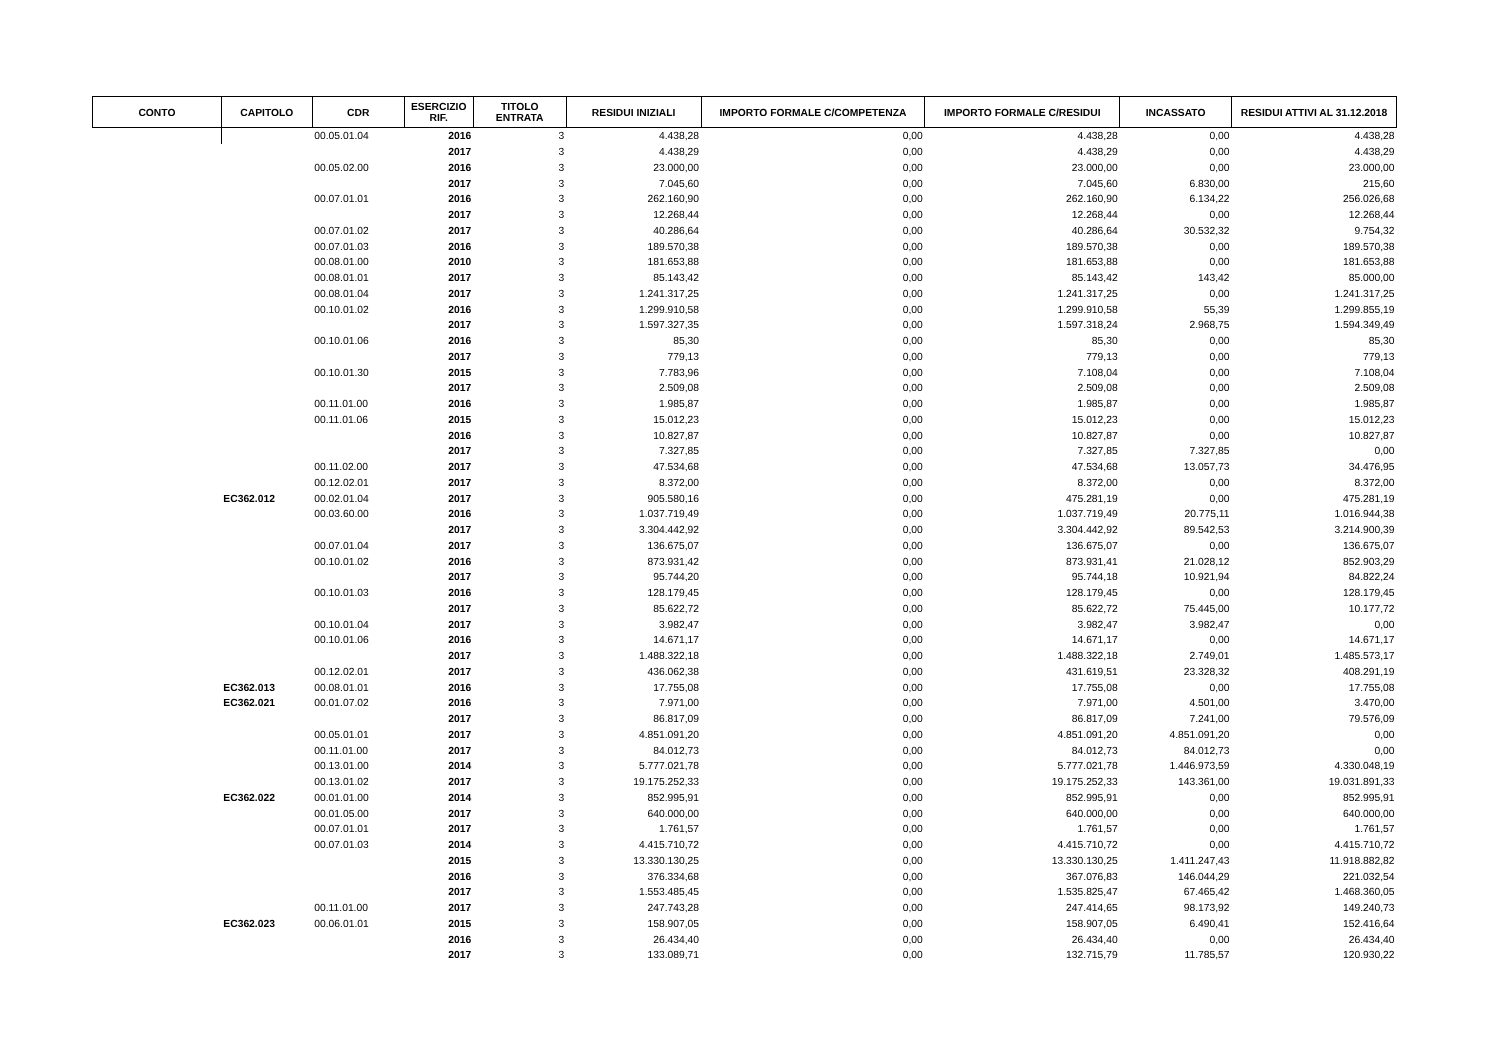| CONTO | CAPITOLO | CDR | ESERCIZIO RIF. | TITOLO ENTRATA | RESIDUI INIZIALI | IMPORTO FORMALE C/COMPETENZA | IMPORTO FORMALE C/RESIDUI | INCASSATO | RESIDUI ATTIVI AL 31.12.2018 |
| --- | --- | --- | --- | --- | --- | --- | --- | --- | --- |
| | | 00.05.01.04 | 2016 | 3 | 4.438,28 | 0,00 | 4.438,28 | 0,00 | 4.438,28 |
| | | | 2017 | 3 | 4.438,29 | 0,00 | 4.438,29 | 0,00 | 4.438,29 |
| | | 00.05.02.00 | 2016 | 3 | 23.000,00 | 0,00 | 23.000,00 | 0,00 | 23.000,00 |
| | | | 2017 | 3 | 7.045,60 | 0,00 | 7.045,60 | 6.830,00 | 215,60 |
| | | 00.07.01.01 | 2016 | 3 | 262.160,90 | 0,00 | 262.160,90 | 6.134,22 | 256.026,68 |
| | | | 2017 | 3 | 12.268,44 | 0,00 | 12.268,44 | 0,00 | 12.268,44 |
| | | 00.07.01.02 | 2017 | 3 | 40.286,64 | 0,00 | 40.286,64 | 30.532,32 | 9.754,32 |
| | | 00.07.01.03 | 2016 | 3 | 189.570,38 | 0,00 | 189.570,38 | 0,00 | 189.570,38 |
| | | 00.08.01.00 | 2010 | 3 | 181.653,88 | 0,00 | 181.653,88 | 0,00 | 181.653,88 |
| | | 00.08.01.01 | 2017 | 3 | 85.143,42 | 0,00 | 85.143,42 | 143,42 | 85.000,00 |
| | | 00.08.01.04 | 2017 | 3 | 1.241.317,25 | 0,00 | 1.241.317,25 | 0,00 | 1.241.317,25 |
| | | 00.10.01.02 | 2016 | 3 | 1.299.910,58 | 0,00 | 1.299.910,58 | 55,39 | 1.299.855,19 |
| | | | 2017 | 3 | 1.597.327,35 | 0,00 | 1.597.318,24 | 2.968,75 | 1.594.349,49 |
| | | 00.10.01.06 | 2016 | 3 | 85,30 | 0,00 | 85,30 | 0,00 | 85,30 |
| | | | 2017 | 3 | 779,13 | 0,00 | 779,13 | 0,00 | 779,13 |
| | | 00.10.01.30 | 2015 | 3 | 7.783,96 | 0,00 | 7.108,04 | 0,00 | 7.108,04 |
| | | | 2017 | 3 | 2.509,08 | 0,00 | 2.509,08 | 0,00 | 2.509,08 |
| | | 00.11.01.00 | 2016 | 3 | 1.985,87 | 0,00 | 1.985,87 | 0,00 | 1.985,87 |
| | | 00.11.01.06 | 2015 | 3 | 15.012,23 | 0,00 | 15.012,23 | 0,00 | 15.012,23 |
| | | | 2016 | 3 | 10.827,87 | 0,00 | 10.827,87 | 0,00 | 10.827,87 |
| | | | 2017 | 3 | 7.327,85 | 0,00 | 7.327,85 | 7.327,85 | 0,00 |
| | | 00.11.02.00 | 2017 | 3 | 47.534,68 | 0,00 | 47.534,68 | 13.057,73 | 34.476,95 |
| | | 00.12.02.01 | 2017 | 3 | 8.372,00 | 0,00 | 8.372,00 | 0,00 | 8.372,00 |
| | EC362.012 | 00.02.01.04 | 2017 | 3 | 905.580,16 | 0,00 | 475.281,19 | 0,00 | 475.281,19 |
| | | 00.03.60.00 | 2016 | 3 | 1.037.719,49 | 0,00 | 1.037.719,49 | 20.775,11 | 1.016.944,38 |
| | | | 2017 | 3 | 3.304.442,92 | 0,00 | 3.304.442,92 | 89.542,53 | 3.214.900,39 |
| | | 00.07.01.04 | 2017 | 3 | 136.675,07 | 0,00 | 136.675,07 | 0,00 | 136.675,07 |
| | | 00.10.01.02 | 2016 | 3 | 873.931,42 | 0,00 | 873.931,41 | 21.028,12 | 852.903,29 |
| | | | 2017 | 3 | 95.744,20 | 0,00 | 95.744,18 | 10.921,94 | 84.822,24 |
| | | 00.10.01.03 | 2016 | 3 | 128.179,45 | 0,00 | 128.179,45 | 0,00 | 128.179,45 |
| | | | 2017 | 3 | 85.622,72 | 0,00 | 85.622,72 | 75.445,00 | 10.177,72 |
| | | 00.10.01.04 | 2017 | 3 | 3.982,47 | 0,00 | 3.982,47 | 3.982,47 | 0,00 |
| | | 00.10.01.06 | 2016 | 3 | 14.671,17 | 0,00 | 14.671,17 | 0,00 | 14.671,17 |
| | | | 2017 | 3 | 1.488.322,18 | 0,00 | 1.488.322,18 | 2.749,01 | 1.485.573,17 |
| | | 00.12.02.01 | 2017 | 3 | 436.062,38 | 0,00 | 431.619,51 | 23.328,32 | 408.291,19 |
| | EC362.013 | 00.08.01.01 | 2016 | 3 | 17.755,08 | 0,00 | 17.755,08 | 0,00 | 17.755,08 |
| | EC362.021 | 00.01.07.02 | 2016 | 3 | 7.971,00 | 0,00 | 7.971,00 | 4.501,00 | 3.470,00 |
| | | | 2017 | 3 | 86.817,09 | 0,00 | 86.817,09 | 7.241,00 | 79.576,09 |
| | | 00.05.01.01 | 2017 | 3 | 4.851.091,20 | 0,00 | 4.851.091,20 | 4.851.091,20 | 0,00 |
| | | 00.11.01.00 | 2017 | 3 | 84.012,73 | 0,00 | 84.012,73 | 84.012,73 | 0,00 |
| | | 00.13.01.00 | 2014 | 3 | 5.777.021,78 | 0,00 | 5.777.021,78 | 1.446.973,59 | 4.330.048,19 |
| | | 00.13.01.02 | 2017 | 3 | 19.175.252,33 | 0,00 | 19.175.252,33 | 143.361,00 | 19.031.891,33 |
| | EC362.022 | 00.01.01.00 | 2014 | 3 | 852.995,91 | 0,00 | 852.995,91 | 0,00 | 852.995,91 |
| | | 00.01.05.00 | 2017 | 3 | 640.000,00 | 0,00 | 640.000,00 | 0,00 | 640.000,00 |
| | | 00.07.01.01 | 2017 | 3 | 1.761,57 | 0,00 | 1.761,57 | 0,00 | 1.761,57 |
| | | 00.07.01.03 | 2014 | 3 | 4.415.710,72 | 0,00 | 4.415.710,72 | 0,00 | 4.415.710,72 |
| | | | 2015 | 3 | 13.330.130,25 | 0,00 | 13.330.130,25 | 1.411.247,43 | 11.918.882,82 |
| | | | 2016 | 3 | 376.334,68 | 0,00 | 367.076,83 | 146.044,29 | 221.032,54 |
| | | | 2017 | 3 | 1.553.485,45 | 0,00 | 1.535.825,47 | 67.465,42 | 1.468.360,05 |
| | | 00.11.01.00 | 2017 | 3 | 247.743,28 | 0,00 | 247.414,65 | 98.173,92 | 149.240,73 |
| | EC362.023 | 00.06.01.01 | 2015 | 3 | 158.907,05 | 0,00 | 158.907,05 | 6.490,41 | 152.416,64 |
| | | | 2016 | 3 | 26.434,40 | 0,00 | 26.434,40 | 0,00 | 26.434,40 |
| | | | 2017 | 3 | 133.089,71 | 0,00 | 132.715,79 | 11.785,57 | 120.930,22 |